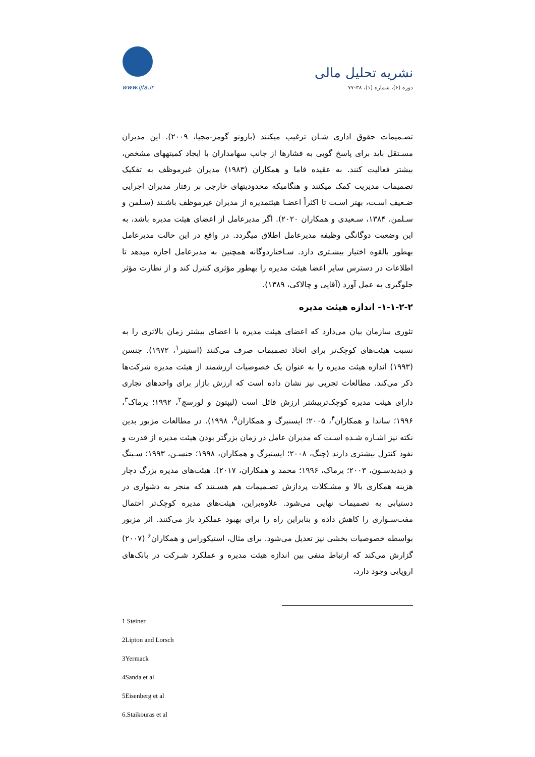www.ijfa.ir
نشریه تحلیل مالی
دوره (۶)، شماره (۱)، ۳۸-۷۷
تصـمیمات حقوق اداری شـان ترغیب میکنند (بارونو گومز-مجیا، ۲۰۰۹). این مدیران مسـتقل باید برای پاسخ گویی به فشارها از جانب سهامداران با ایجاد کمیتههای مشخص، بیشتر فعالیت کنند. به عقیده فاما و همکاران (۱۹۸۳) مدیران غیرموظف به تفکیک تصمیمات مدیریت کمک میکنند و هنگامیکه محدودیتهای خارجی بر رفتار مدیران اجرایی ضـعیف اسـت، بهتر اسـت تا اکثراً اعضـا هیئتمدیره از مدیران غیرموظف باشـند (سـلمن و سـلمن، ۱۳۸۴، سـعیدی و همکاران ۲۰۲۰). اگر مدیرعامل از اعضای هیئت مدیره باشد، به این وضعیت دوگانگی وظیفه مدیرعامل اطلاق میگردد. در واقع در این حالت مدیرعامل بهطور بالقوه اختیار بیشـتری دارد. سـاختاردوگانه همچنین به مدیرعامل اجازه میدهد تا اطلاعات در دسترس سایر اعضا هیئت مدیره را بهطور مؤثری کنترل کند و از نظارت مؤثر جلوگیری به عمل آورد (آقایی و چالاکی، ۱۳۸۹).
۱-۱-۲-۲- اندازه هیئت مدیره
تئوری سازمان بیان می‌دارد که اعضای هیئت مدیره با اعضای بیشتر زمان بالاتری را به نسبت هیئت‌های کوچک‌تر برای اتخاذ تصمیمات صرف می‌کنند (استینر<sup>۱</sup>، ۱۹۷۲). جنسن (۱۹۹۳) اندازه هیئت مدیره را به عنوان یک خصوصیات ارزشمند از هیئت مدیره شرکت‌ها ذکر می‌کند. مطالعات تجربی نیز نشان داده است که ارزش بازار برای واحدهای تجاری دارای هیئت مدیره کوچک‌تربیشتر ارزش قائل است (لیپتون و لورسچ<sup>۲</sup>، ۱۹۹۲؛ یرماک<sup>۳</sup>، ۱۹۹۶؛ ساندا و همکاران<sup>۴</sup>، ۲۰۰۵؛ ایسنبرگ و همکاران<sup>۵</sup>، ۱۹۹۸). در مطالعات مزبور بدین نکته نیز اشـاره شـده اسـت که مدیران عامل در زمان بزرگتر بودن هیئت مدیره از قدرت و نفوذ کنترل بیشتری دارند (چنگ، ۲۰۰۸؛ ایسنبرگ و همکاران، ۱۹۹۸؛ جنسـن، ۱۹۹۳؛ سـینگ و دیدیدسـون، ۲۰۰۳؛ یرماک، ۱۹۹۶؛ محمد و همکاران، ۲۰۱۷). هیئت‌های مدیره بزرگ دچار هزینه همکاری بالا و مشـکلات پردازش تصـمیمات هم هسـتند که منجر به دشواری در دستیابی به تصمیمات نهایی می‌شود. علاوه‌براین، هیئت‌های مدیره کوچک‌تر احتمال مفت‌سـواری را کاهش داده و بنابراین راه را برای بهبود عملکرد باز می‌کنند. اثر مزبور بواسطه خصوصیات بخشی نیز تعدیل می‌شود. برای مثال، استیکوراس و همکاران<sup>۶</sup> (۲۰۰۷) گزارش می‌کند که ارتباط منفی بین اندازه هیئت مدیره و عملکرد شـرکت در بانک‌های اروپایی وجود دارد،
1 Steiner
2Lipton and Lorsch
3Yermack
4Sanda et al
5Eisenberg et al
6.Staikouras et al